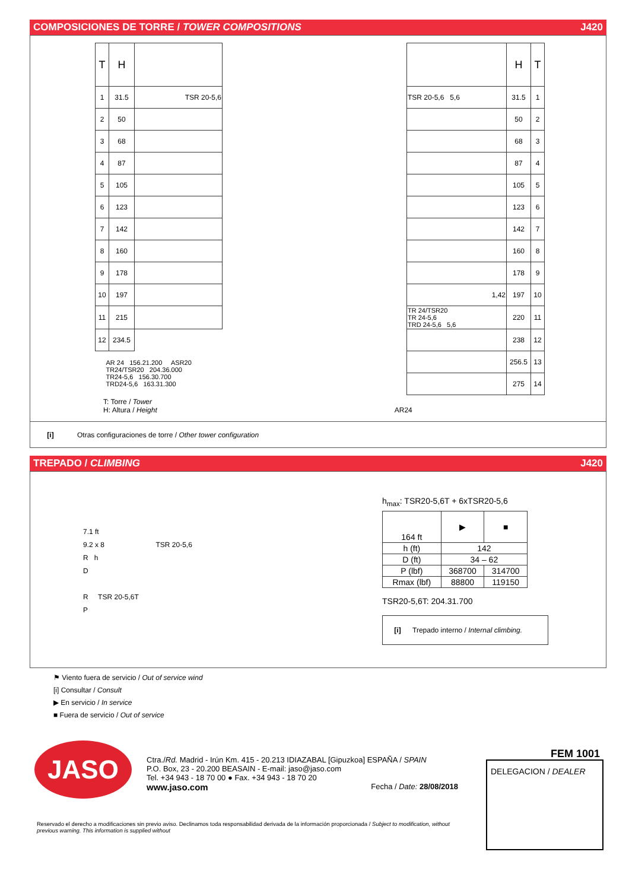COMPOSICIONES DE TORRE / TOWER COMPOSITIONS J420
| T | H | | | | H | T |
| --- | --- | --- | --- | --- | --- | --- |
| 1 | 31.5 | TSR 20-5,6 | | TSR 20-5,6 5,6 | 31.5 | 1 |
| 2 | 50 | | | | 50 | 2 |
| 3 | 68 | | | | 68 | 3 |
| 4 | 87 | | | | 87 | 4 |
| 5 | 105 | | | | 105 | 5 |
| 6 | 123 | | | | 123 | 6 |
| 7 | 142 | | | | 142 | 7 |
| 8 | 160 | | | | 160 | 8 |
| 9 | 178 | | | | 178 | 9 |
| 10 | 197 | | | 1,42 | 197 | 10 |
| 11 | 215 | | | TR 24/TSR20 TR 24-5,6 TRD 24-5,6 5,6 | 220 | 11 |
| 12 | 234.5 | | | | 238 | 12 |
| AR 24 156.21.200 ASR20 TR24/TSR20 204.36.000 TR24-5,6 156.30.700 TRD24-5,6 163.31.300 | | | | | 256.5 | 13 |
| | | | | | 275 | 14 |
T: Torre / Tower
H: Altura / Height AR24
[i] Otras configuraciones de torre / Other tower configuration
TREPADO / CLIMBING J420
7.1 ft
9.2 x 8 TSR 20-5,6
R h
D
R TSR 20-5,6T
P
h<sub>max</sub>: TSR20-5,6T + 6xTSR20-5,6
| 164 ft | ▶ | ■ |
| h (ft) | 142 | |
| D (ft) | 34 – 62 | |
| P (lbf) | 368700 | 314700 |
| Rmax (lbf) | 88800 | 119150 |
TSR20-5,6T: 204.31.700
[i] Trepado interno / Internal climbing.
⚑ Viento fuera de servicio / Out of service wind
[i] Consultar / Consult
▶ En servicio / In service
■ Fuera de servicio / Out of service
JASO
Ctra./Rd. Madrid - Irún Km. 415 - 20.213 IDIAZABAL [Gipuzkoa] ESPAÑA / SPAIN
P.O. Box, 23 - 20.200 BEASAIN - E-mail: jaso@jaso.com
Tel. +34 943 - 18 70 00 ● Fax. +34 943 - 18 70 20
www.jaso.com Fecha / Date: 28/08/2018
FEM 1001
DELEGACION / DEALER
Reservado el derecho a modificaciones sin previo aviso. Declinamos toda responsabilidad derivada de la información proporcionada / Subject to modification, without previous warning. This information is supplied without